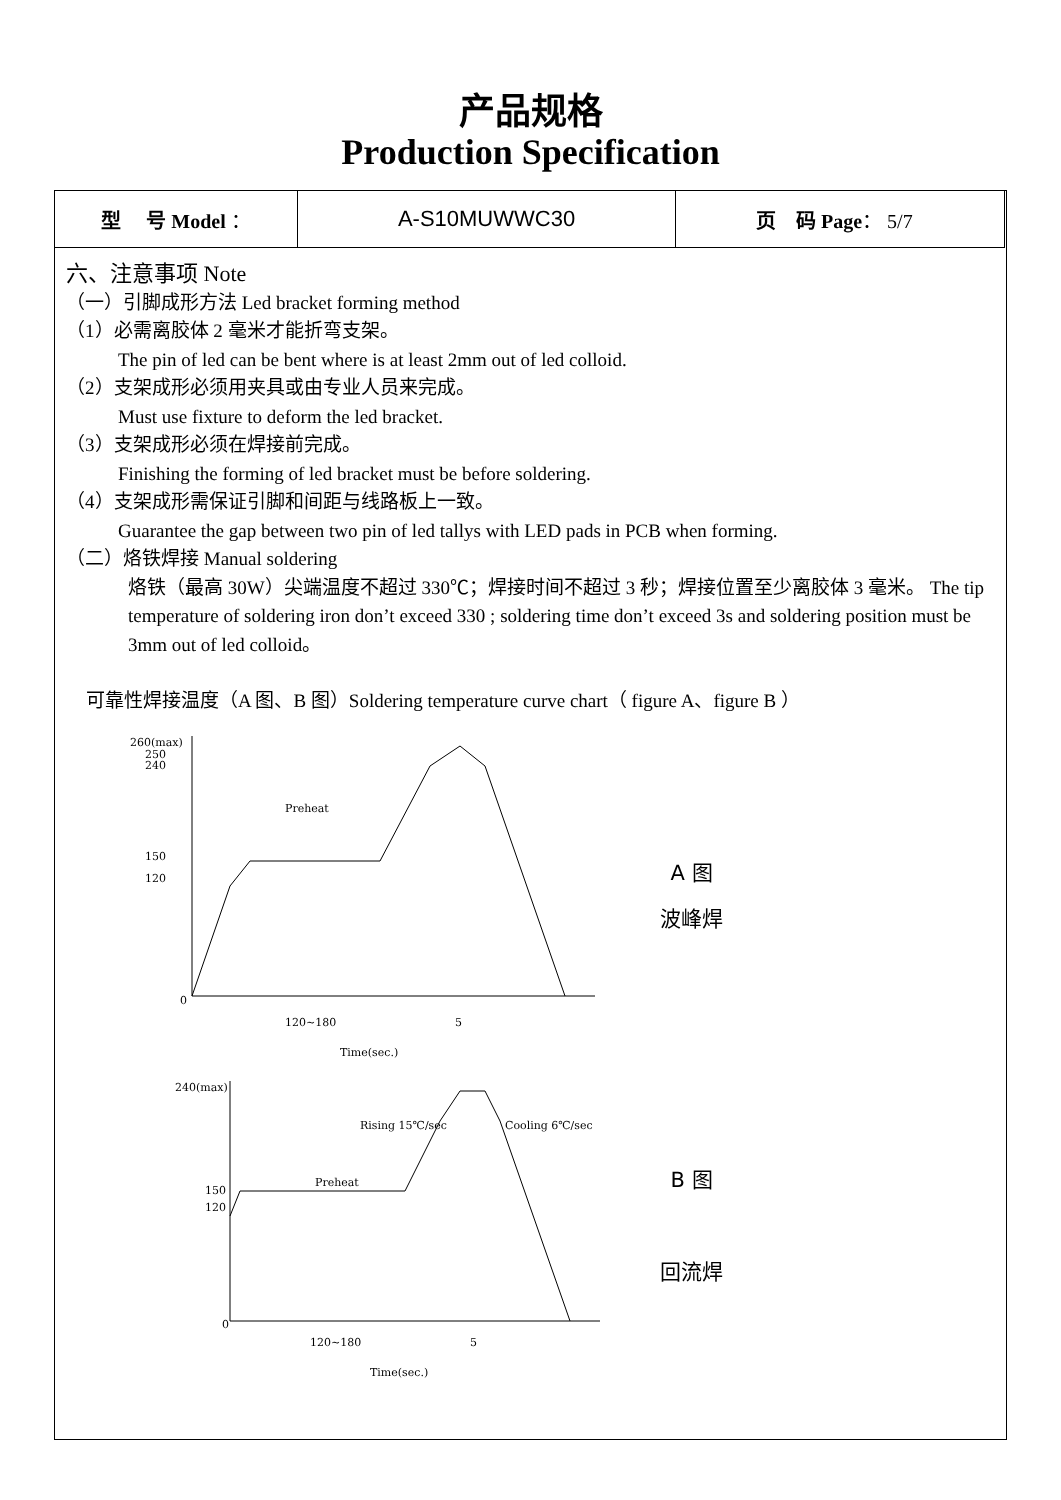产品规格
Production Specification
| 型 号 Model ： | A-S10MUWWC30 | 页 码 Page ： 5/7 |
六、注意事项 Note
（一）引脚成形方法 Led bracket forming method
（1）必需离胶体 2 毫米才能折弯支架。
The pin of led can be bent where is at least 2mm out of led colloid.
（2）支架成形必须用夹具或由专业人员来完成。
Must use fixture to deform the led bracket.
（3）支架成形必须在焊接前完成。
Finishing the forming of led bracket must be before soldering.
（4）支架成形需保证引脚和间距与线路板上一致。
Guarantee the gap between two pin of led tallys with LED pads in PCB when forming.
（二）烙铁焊接 Manual soldering
烙铁（最高 30W）尖端温度不超过 330℃；焊接时间不超过 3 秒；焊接位置至少离胶体 3 毫米。 The tip temperature of soldering iron don’t exceed 330 ; soldering time don’t exceed 3s and soldering position must be 3mm out of led colloid。
可靠性焊接温度（A 图、B 图）Soldering temperature curve chart（ figure A、figure B ）
260(max)
250
240
150
120
0
Preheat
120~180
5
Time(sec.)
A 图
波峰焊
240(max)
150
120
0
Preheat
Rising 15℃/sec
Cooling 6℃/sec
120~180
5
Time(sec.)
B 图
回流焊